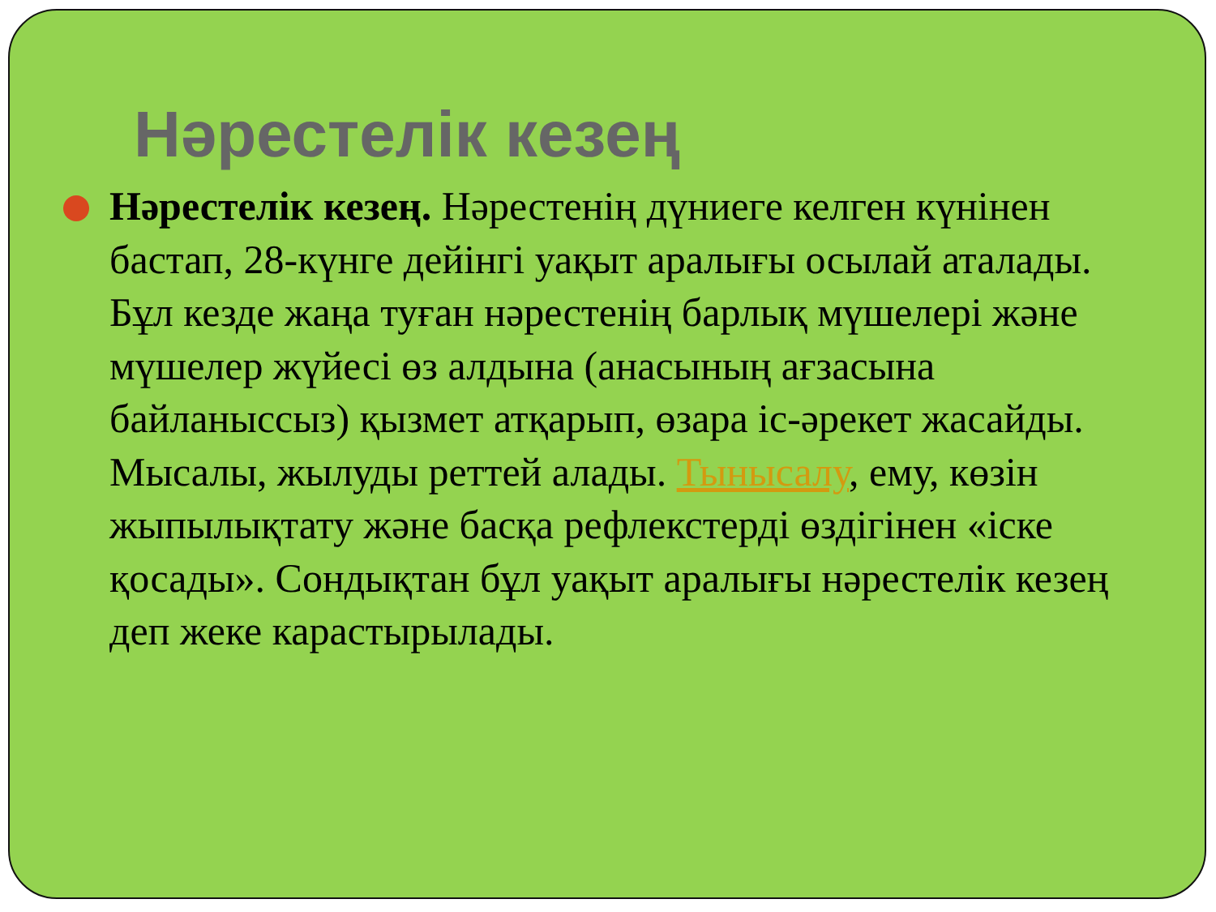Нәрестелік кезең
Нәрестелік кезең. Нәрестенің дүниеге келген күнінен бастап, 28-күнге дейінгі уақыт аралығы осылай аталады. Бұл кезде жаңа туған нәрестенің барлық мүшелері және мүшелер жүйесі өз алдына (анасының ағзасына байланыссыз) қызмет атқарып, өзара іс-әрекет жасайды. Мысалы, жылуды реттей алады. Тынысалу, ему, көзін жыпылықтату және басқа рефлекстерді өздігінен «іске қосады». Сондықтан бұл уақыт аралығы нәрестелік кезең деп жеке карастырылады.